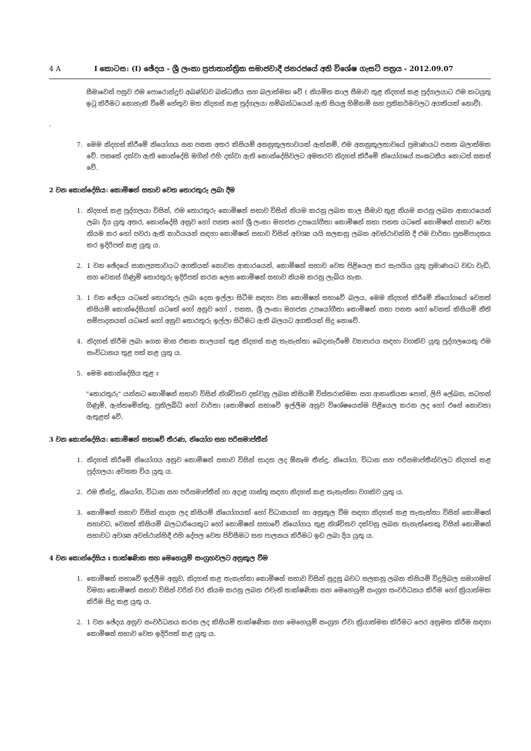4 A I කොටස: (I) ඡේදය - ශ්‍රී ලංකා ප්‍රජාතාන්ත්‍රික සමාජවාදී ජනරජයේ අති විශේෂ ගැසට් පත්‍රය - 2012.09.07
සීමාවෙන් පසුව එම පොරොන්දුව අඛණ්ඩව බන්ධනීය සහ බලාත්මක වේ ( නියමිත කාල සීමාව තුළ නිදහස් කළ පුද්ගලයාට එම කටයුතු ඉටු කිරීමට නොහැකි වීමේ හේතුව මත නිදහස් කළ පුද්ගලයා සම්බන්ධයෙන් ඇති සියලු හිමිකම් සහ ප්‍රතිකර්මවලට අගතියක් නොවී).
.
7. මෙම නිදහස් කිරීමේ නියෝගය සහ පනත අතර කිසියම් අනනුකූලතාවයක් ඇත්නම්, එම අනනුකූලතාවයේ ප්‍රමාණයට පනත බලාත්මක වේ. පනතේ දක්වා ඇති කොන්දේසි මගින් එහි දක්වා ඇති කොන්දේසිවලට අමතරව නිදහස් කිරීමේ නියෝගයේ සංඝටනීය කොටස් සකස් වේ.
2 වන කොන්දේසිය: කොමිෂන් සභාව වෙත තොරතුරු ලබා දීම
1. නිදහස් කළ පුද්ගලයා විසින්, එම තොරතුරු කොමිෂන් සභාව විසින් නියම කරනු ලබන කාල සීමාව තුළ නියම කරනු ලබන ආකාරයෙන් ලබා දිය යුතු අතර, කොන්දේසි අනුව හෝ පනත හෝ ශ්‍රී ලංකා මහජන උපයෝගීතා කොමිෂන් සභා පනත යටතේ කොමිෂන් සභාව වෙත නියම කර හෝ පවරා ඇති කාර්යයන් සඳහා කොමිෂන් සභාව විසින් අවශ්‍ය යයි සලකනු ලබන අවස්ථාවන්හි දී එම වාර්තා ප්‍රසම්පාදනය කර ඉදිරිපත් කළ යුතු ය.
2. 1 වන ඡේදයේ සාකල්‍යතාවයට අගතියක් නොවන ආකාරයෙන්, කොමිෂන් සභාව වෙත පිළියෙල කර සැපයිය යුතු ප්‍රමාණයට වඩා වැඩි, සහ වෙනස් ගිණුම් තොරතුරු ඉදිරිපත් කරන ලෙස කොමිෂන් සභාව නියම කරනු ලැබිය හැක.
3. 1 වන ඡේදය යටතේ තොරතුරු ලබා දෙන ඉල්ලා සිටීම සඳහා වන කොමිෂන් සභාවේ බලය, මෙම නිදහස් කිරීමේ නියෝගයේ වෙනත් කිසියම් කොන්දේසියක් යටතේ හෝ අනුව හෝ , පනත, ශ්‍රී ලංකා මහජන උපයෝගීතා කොමිෂන් සභා පනත හෝ වෙනත් කිසියම් නීති සම්පාදනයක් යටතේ හෝ අනුව තොරතුරු ඉල්ලා සිටීමට ඇති බලයට අගතියක් සිදු නොවේ.
4. නිදහස් කිරීම ලබා ගෙන මාස එකක කාලයක් තුළ නිදහස් කළ තැනැත්තා බෙදාහැරීමේ ව්‍යාපාරය සඳහා වගකිව යුතු පුද්ගලයෙකු එම සංවිධානය තුළ පත් කළ යුතු ය.
5. මෙම කොන්දේසිය තුළ ඃ
"තොරතුරු" යන්නට කොමිෂන් සභාව විසින් නිශ්චිතව දක්වනු ලබන කිසියම් විස්තරාත්මක සහ ආකෘතියක පොත්, ලිපි ලේඛන, සටහන් ගිණුම්, ඇස්තමේන්තු, ප්‍රතිලබ්ධි හෝ වාර්තා (කොමිෂන් සභාවේ ඉල්ලීම අනුව විශේෂයෙන්ම පිළියෙල කරන ලද හෝ එසේ නොවන) ඇතුළත් වේ.
3 වන කොන්දේසිය: කොමිෂන් සභාවේ තීරණ, නියෝග සහ පරිසමාප්තීන්
1. නිදහස් කිරීමේ නියෝගය අනුව කොමිෂන් සභාව විසින් සාදන ලද ඕනෑම තීන්දු, නියෝග, විධාන සහ පරිසමාප්තීන්වලට නිදහස් කළ පුද්ගලයා අවනත විය යුතු ය.
2. එම තීන්දු, නියෝග, විධාන සහ පරිසමාප්තීන් හා අදාළ ගාස්තු සඳහා නිදහස් කළ තැනැත්තා වගකිව යුතු ය.
3. කොමිෂන් සභාව විසින් සාදන ලද කිසියම් නියෝගයක් හෝ විධානයක් හා අනුකූල වීම සඳහා නිදහස් කළ තැනැත්තා විසින් කොමිෂන් සභාවට, වෙනත් කිසියම් බලධාරියෙකුට හෝ කොමිෂන් සභාවේ නියෝගය තුළ නිශ්චිතව දක්වනු ලබන තැනැත්තෙකු විසින් කොමිෂන් සභාවට අවශ්‍ය අවස්ථාන්හිදී එහි දේපල වෙත පිවිසීමට සහ පාලනය කිරීමට ඉඩ ලබා දිය යුතු ය.
4 වන කොන්දේසිය ඃ තාක්ෂණික සහ මෙහෙයුම් සංග්‍රහවලට අනුකූල වීම
1. කොමිෂන් සභාවේ ඉල්ලීම අනුව, නිදහස් කළ තැනැත්තා කොමිෂන් සභාව විසින් සුදුසු බවට සලකනු ලබන කිසියම් විදුලිබල සමාගමක් විමසා කොමිෂන් සභාව විසින් වරින් වර නියම කරනු ලබන එවැනි තාක්ෂණික සහ මෙහෙයුම් සංග්‍රහ සංවර්ධනය කිරීම හෝ ක්‍රියාත්මක කිරීම සිදු කළ යුතු ය.
2. 1 වන ඡේදය අනුව සංවර්ධනය කරන ලද කිසියම් තාක්ෂණික සහ මෙහෙයුම් සංග්‍රහ ඒවා ක්‍රියාත්මක කිරීමට පෙර අනුමත කිරීම සඳහා කොමිෂන් සභාව වෙත ඉදිරිපත් කළ යුතු ය.